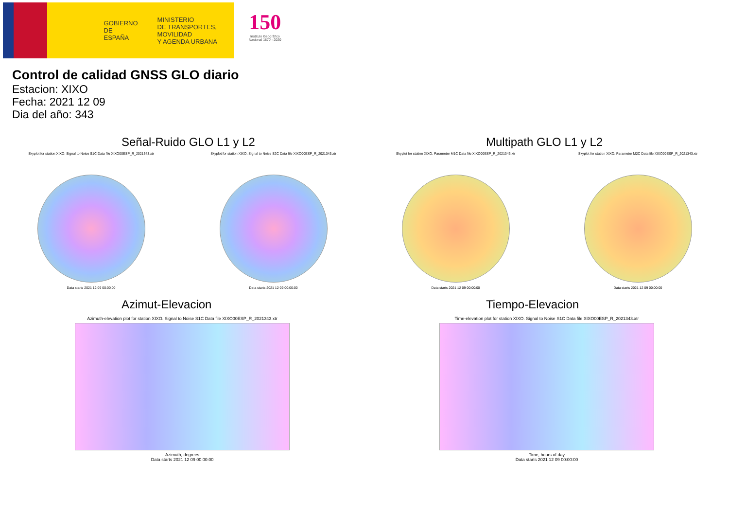GOBIERNO
DE ESPAÑA
MINISTERIO
DE TRANSPORTES, MOVILIDAD
Y AGENDA URBANA
150
Instituto Geográfico
Nacional 1870 - 2020
Control de calidad GNSS GLO diario
Estacion: XIXO
Fecha: 2021 12 09
Dia del año: 343
Señal-Ruido GLO L1 y L2
Skyplot for station XIXO. Signal to Noise S1C Data file XIXO00ESP_R_2021343.xtr Skyplot for station XIXO. Signal to Noise S2C Data file XIXO00ESP_R_2021343.xtr
Data starts 2021 12 09 00:00:00 Data starts 2021 12 09 00:00:00
Multipath GLO L1 y L2
Skyplot for station XIXO. Parameter M1C Data file XIXO00ESP_R_2021343.xtr Skyplot for station XIXO. Parameter M2C Data file XIXO00ESP_R_2021343.xtr
Data starts 2021 12 09 00:00:00 Data starts 2021 12 09 00:00:00
Azimut-Elevacion
Azimuth-elevation plot for station XIXO. Signal to Noise S1C Data file XIXO00ESP_R_2021343.xtr
Azimuth, degrees
Data starts 2021 12 09 00:00:00
Tiempo-Elevacion
Time-elevation plot for station XIXO. Signal to Noise S1C Data file XIXO00ESP_R_2021343.xtr
Time, hours of day
Data starts 2021 12 09 00:00:00